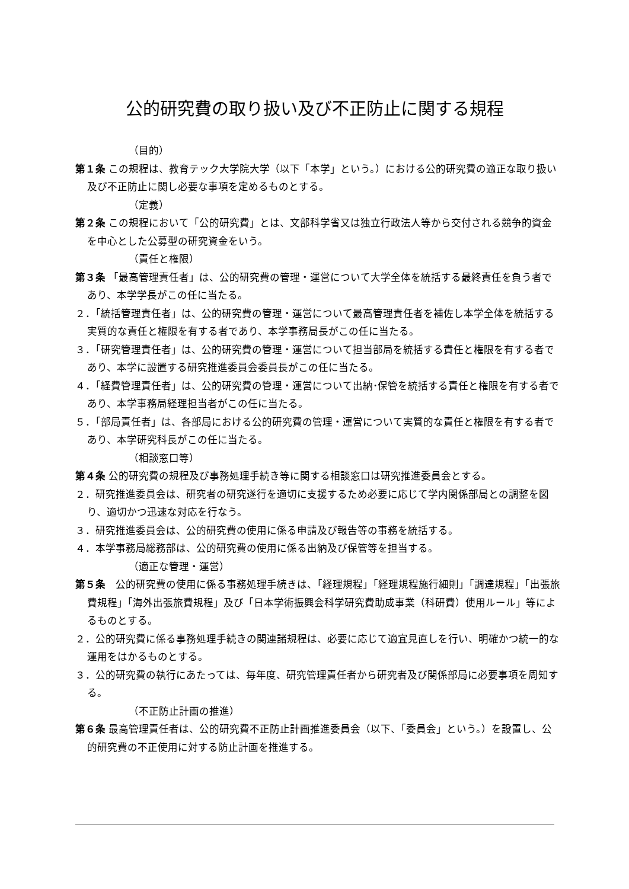公的研究費の取り扱い及び不正防止に関する規程
（目的）
第１条 この規程は、教育テック大学院大学（以下「本学」という。）における公的研究費の適正な取り扱い及び不正防止に関し必要な事項を定めるものとする。
（定義）
第２条 この規程において「公的研究費」とは、文部科学省又は独立行政法人等から交付される競争的資金を中心とした公募型の研究資金をいう。
（責任と権限）
第３条 「最高管理責任者」は、公的研究費の管理・運営について大学全体を統括する最終責任を負う者であり、本学学長がこの任に当たる。
２．「統括管理責任者」は、公的研究費の管理・運営について最高管理責任者を補佐し本学全体を統括する実質的な責任と権限を有する者であり、本学事務局長がこの任に当たる。
３．「研究管理責任者」は、公的研究費の管理・運営について担当部局を統括する責任と権限を有する者であり、本学に設置する研究推進委員会委員長がこの任に当たる。
４．「経費管理責任者」は、公的研究費の管理・運営について出納･保管を統括する責任と権限を有する者であり、本学事務局経理担当者がこの任に当たる。
５．「部局責任者」は、各部局における公的研究費の管理・運営について実質的な責任と権限を有する者であり、本学研究科長がこの任に当たる。
（相談窓口等）
第４条 公的研究費の規程及び事務処理手続き等に関する相談窓口は研究推進委員会とする。
２．研究推進委員会は、研究者の研究遂行を適切に支援するため必要に応じて学内関係部局との調整を図り、適切かつ迅速な対応を行なう。
３．研究推進委員会は、公的研究費の使用に係る申請及び報告等の事務を統括する。
４．本学事務局総務部は、公的研究費の使用に係る出納及び保管等を担当する。
（適正な管理・運営）
第５条　公的研究費の使用に係る事務処理手続きは、「経理規程」「経理規程施行細則」「調達規程」「出張旅費規程」「海外出張旅費規程」及び「日本学術振興会科学研究費助成事業（科研費）使用ルール」等によるものとする。
２．公的研究費に係る事務処理手続きの関連諸規程は、必要に応じて適宜見直しを行い、明確かつ統一的な運用をはかるものとする。
３．公的研究費の執行にあたっては、毎年度、研究管理責任者から研究者及び関係部局に必要事項を周知する。
（不正防止計画の推進）
第６条 最高管理責任者は、公的研究費不正防止計画推進委員会（以下、「委員会」という。）を設置し、公的研究費の不正使用に対する防止計画を推進する。